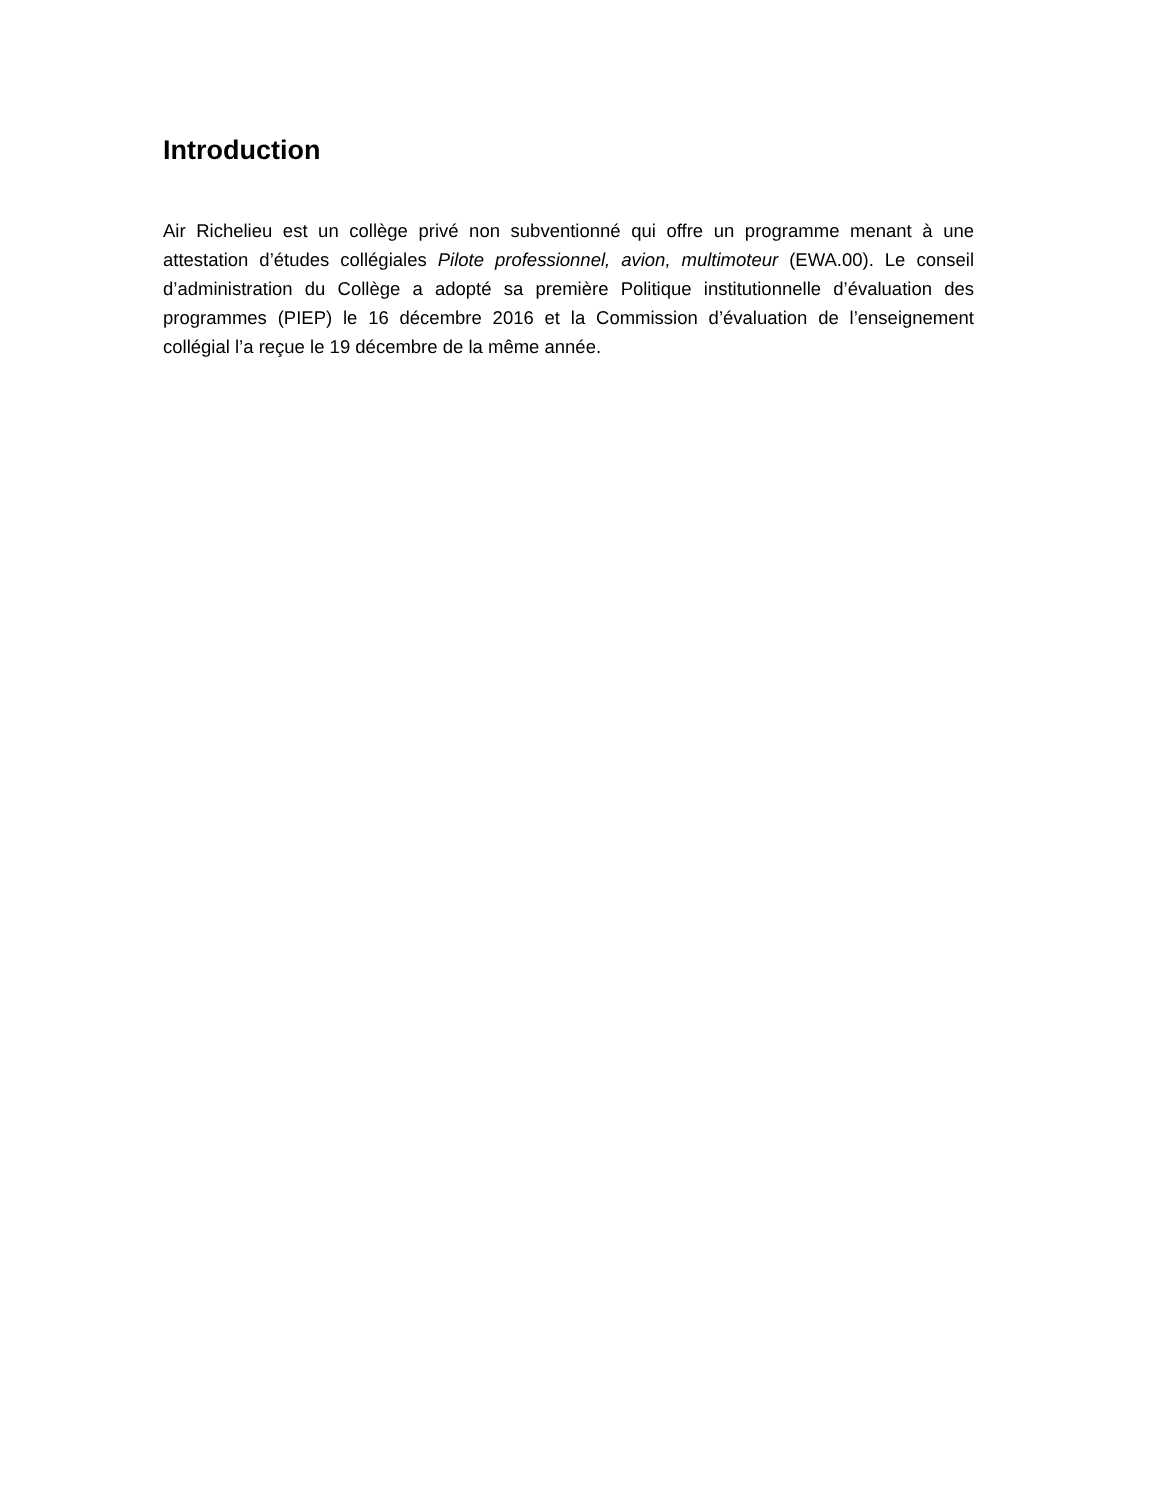Introduction
Air Richelieu est un collège privé non subventionné qui offre un programme menant à une attestation d’études collégiales Pilote professionnel, avion, multimoteur (EWA.00). Le conseil d’administration du Collège a adopté sa première Politique institutionnelle d’évaluation des programmes (PIEP) le 16 décembre 2016 et la Commission d’évaluation de l’enseignement collégial l’a reçue le 19 décembre de la même année.